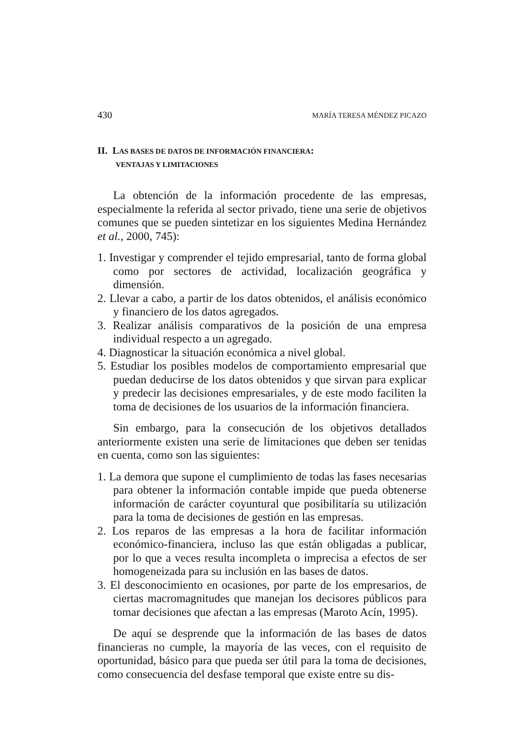430 MARÍA TERESA MÉNDEZ PICAZO
II. LAS BASES DE DATOS DE INFORMACIÓN FINANCIERA:
VENTAJAS Y LIMITACIONES
La obtención de la información procedente de las empresas, especialmente la referida al sector privado, tiene una serie de objetivos comunes que se pueden sintetizar en los siguientes Medina Hernández et al., 2000, 745):
1. Investigar y comprender el tejido empresarial, tanto de forma global como por sectores de actividad, localización geográfica y dimensión.
2. Llevar a cabo, a partir de los datos obtenidos, el análisis económico y financiero de los datos agregados.
3. Realizar análisis comparativos de la posición de una empresa individual respecto a un agregado.
4. Diagnosticar la situación económica a nivel global.
5. Estudiar los posibles modelos de comportamiento empresarial que puedan deducirse de los datos obtenidos y que sirvan para explicar y predecir las decisiones empresariales, y de este modo faciliten la toma de decisiones de los usuarios de la información financiera.
Sin embargo, para la consecución de los objetivos detallados anteriormente existen una serie de limitaciones que deben ser tenidas en cuenta, como son las siguientes:
1. La demora que supone el cumplimiento de todas las fases necesarias para obtener la información contable impide que pueda obtenerse información de carácter coyuntural que posibilitaría su utilización para la toma de decisiones de gestión en las empresas.
2. Los reparos de las empresas a la hora de facilitar información económico-financiera, incluso las que están obligadas a publicar, por lo que a veces resulta incompleta o imprecisa a efectos de ser homogeneizada para su inclusión en las bases de datos.
3. El desconocimiento en ocasiones, por parte de los empresarios, de ciertas macromagnitudes que manejan los decisores públicos para tomar decisiones que afectan a las empresas (Maroto Acín, 1995).
De aquí se desprende que la información de las bases de datos financieras no cumple, la mayoría de las veces, con el requisito de oportunidad, básico para que pueda ser útil para la toma de decisiones, como consecuencia del desfase temporal que existe entre su dis-